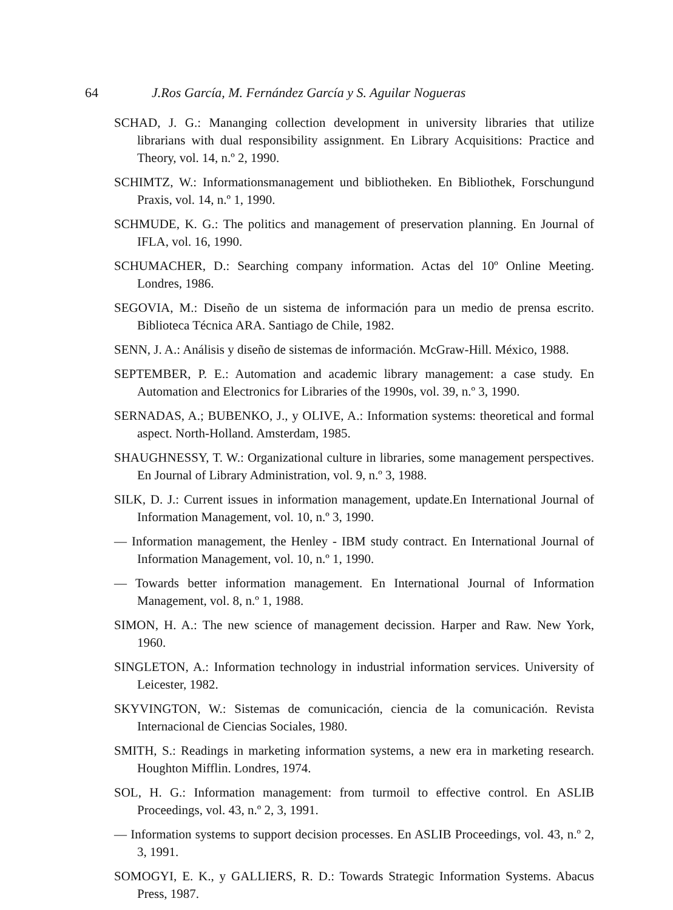64 J.Ros García, M. Fernández García y S. Aguilar Nogueras
SCHAD, J. G.: Mananging collection development in university libraries that utilize librarians with dual responsibility assignment. En Library Acquisitions: Practice and Theory, vol. 14, n.º 2, 1990.
SCHIMTZ, W.: Informationsmanagement und bibliotheken. En Bibliothek, Forschungund Praxis, vol. 14, n.º 1, 1990.
SCHMUDE, K. G.: The politics and management of preservation planning. En Journal of IFLA, vol. 16, 1990.
SCHUMACHER, D.: Searching company information. Actas del 10º Online Meeting. Londres, 1986.
SEGOVIA, M.: Diseño de un sistema de información para un medio de prensa escrito. Biblioteca Técnica ARA. Santiago de Chile, 1982.
SENN, J. A.: Análisis y diseño de sistemas de información. McGraw-Hill. México, 1988.
SEPTEMBER, P. E.: Automation and academic library management: a case study. En Automation and Electronics for Libraries of the 1990s, vol. 39, n.º 3, 1990.
SERNADAS, A.; BUBENKO, J., y OLIVE, A.: Information systems: theoretical and formal aspect. North-Holland. Amsterdam, 1985.
SHAUGHNESSY, T. W.: Organizational culture in libraries, some management perspectives. En Journal of Library Administration, vol. 9, n.º 3, 1988.
SILK, D. J.: Current issues in information management, update.En International Journal of Information Management, vol. 10, n.º 3, 1990.
— Information management, the Henley - IBM study contract. En International Journal of Information Management, vol. 10, n.º 1, 1990.
— Towards better information management. En International Journal of Information Management, vol. 8, n.º 1, 1988.
SIMON, H. A.: The new science of management decission. Harper and Raw. New York, 1960.
SINGLETON, A.: Information technology in industrial information services. University of Leicester, 1982.
SKYVINGTON, W.: Sistemas de comunicación, ciencia de la comunicación. Revista Internacional de Ciencias Sociales, 1980.
SMITH, S.: Readings in marketing information systems, a new era in marketing research. Houghton Mifflin. Londres, 1974.
SOL, H. G.: Information management: from turmoil to effective control. En ASLIB Proceedings, vol. 43, n.º 2, 3, 1991.
— Information systems to support decision processes. En ASLIB Proceedings, vol. 43, n.º 2, 3, 1991.
SOMOGYI, E. K., y GALLIERS, R. D.: Towards Strategic Information Systems. Abacus Press, 1987.